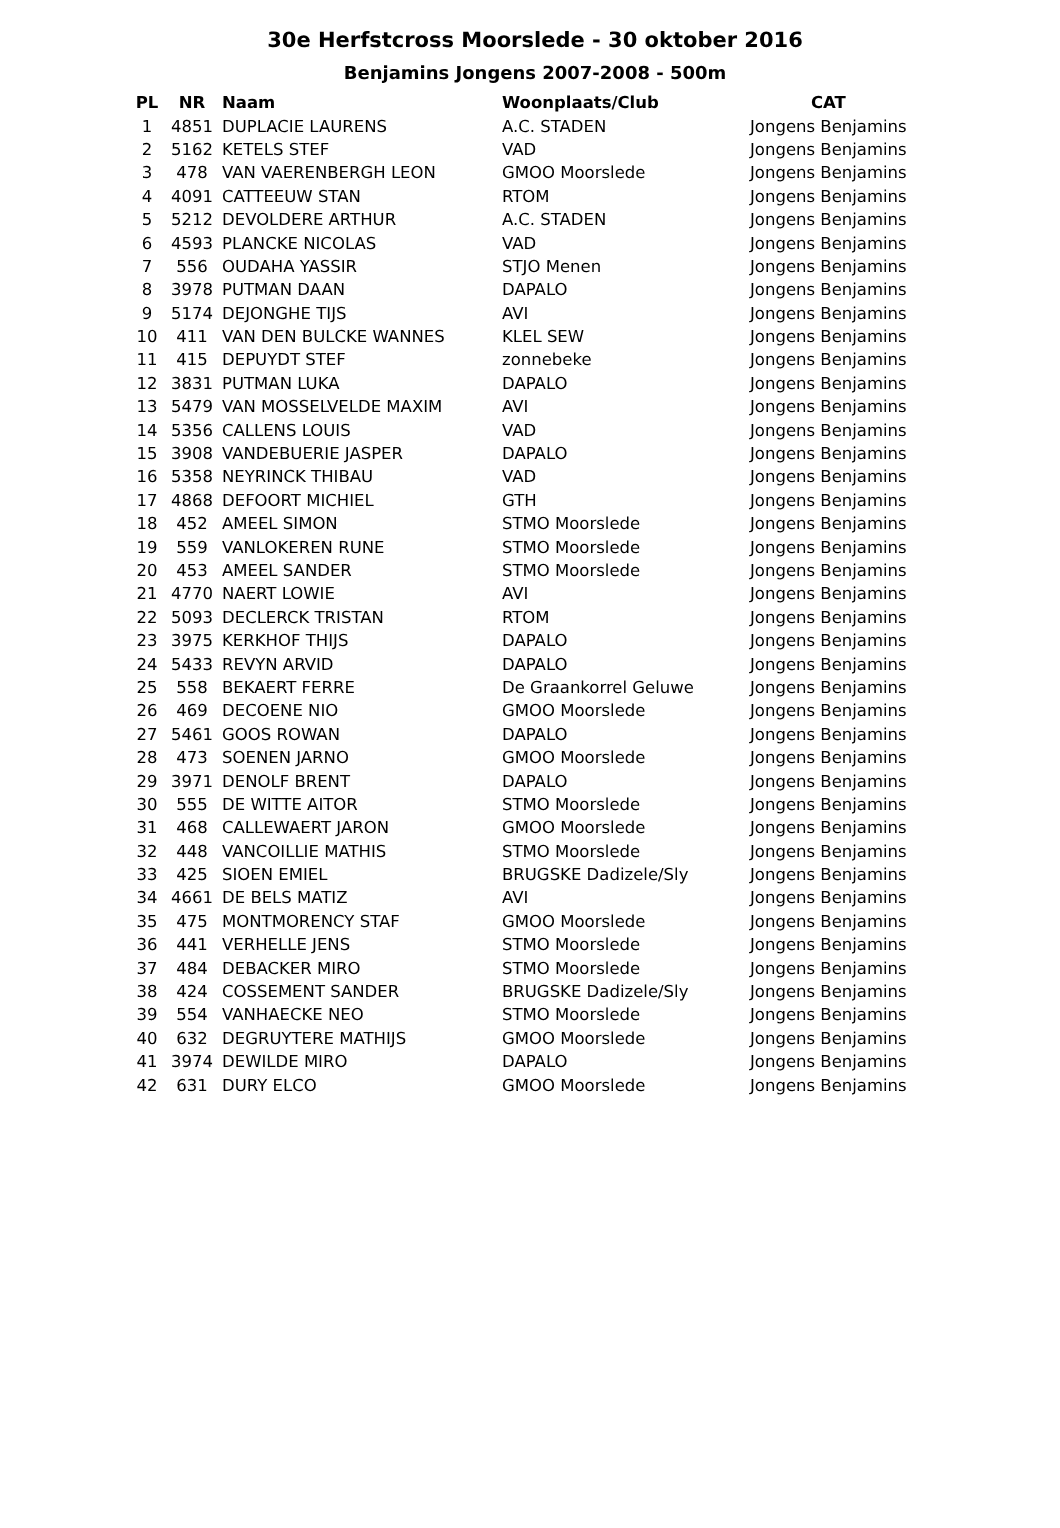30e Herfstcross Moorslede - 30 oktober 2016
Benjamins Jongens 2007-2008 - 500m
| PL | NR | Naam | Woonplaats/Club | CAT |
| --- | --- | --- | --- | --- |
| 1 | 4851 | DUPLACIE LAURENS | A.C. STADEN | Jongens Benjamins |
| 2 | 5162 | KETELS STEF | VAD | Jongens Benjamins |
| 3 | 478 | VAN VAERENBERGH LEON | GMOO Moorslede | Jongens Benjamins |
| 4 | 4091 | CATTEEUW STAN | RTOM | Jongens Benjamins |
| 5 | 5212 | DEVOLDERE ARTHUR | A.C. STADEN | Jongens Benjamins |
| 6 | 4593 | PLANCKE NICOLAS | VAD | Jongens Benjamins |
| 7 | 556 | OUDAHA YASSIR | STJO Menen | Jongens Benjamins |
| 8 | 3978 | PUTMAN DAAN | DAPALO | Jongens Benjamins |
| 9 | 5174 | DEJONGHE TIJS | AVI | Jongens Benjamins |
| 10 | 411 | VAN DEN BULCKE WANNES | KLEL SEW | Jongens Benjamins |
| 11 | 415 | DEPUYDT STEF | zonnebeke | Jongens Benjamins |
| 12 | 3831 | PUTMAN LUKA | DAPALO | Jongens Benjamins |
| 13 | 5479 | VAN MOSSELVELDE MAXIM | AVI | Jongens Benjamins |
| 14 | 5356 | CALLENS LOUIS | VAD | Jongens Benjamins |
| 15 | 3908 | VANDEBUERIE JASPER | DAPALO | Jongens Benjamins |
| 16 | 5358 | NEYRINCK THIBAU | VAD | Jongens Benjamins |
| 17 | 4868 | DEFOORT MICHIEL | GTH | Jongens Benjamins |
| 18 | 452 | AMEEL SIMON | STMO Moorslede | Jongens Benjamins |
| 19 | 559 | VANLOKEREN RUNE | STMO Moorslede | Jongens Benjamins |
| 20 | 453 | AMEEL SANDER | STMO Moorslede | Jongens Benjamins |
| 21 | 4770 | NAERT LOWIE | AVI | Jongens Benjamins |
| 22 | 5093 | DECLERCK TRISTAN | RTOM | Jongens Benjamins |
| 23 | 3975 | KERKHOF THIJS | DAPALO | Jongens Benjamins |
| 24 | 5433 | REVYN ARVID | DAPALO | Jongens Benjamins |
| 25 | 558 | BEKAERT FERRE | De Graankorrel Geluwe | Jongens Benjamins |
| 26 | 469 | DECOENE NIO | GMOO Moorslede | Jongens Benjamins |
| 27 | 5461 | GOOS ROWAN | DAPALO | Jongens Benjamins |
| 28 | 473 | SOENEN JARNO | GMOO Moorslede | Jongens Benjamins |
| 29 | 3971 | DENOLF BRENT | DAPALO | Jongens Benjamins |
| 30 | 555 | DE WITTE AITOR | STMO Moorslede | Jongens Benjamins |
| 31 | 468 | CALLEWAERT JARON | GMOO Moorslede | Jongens Benjamins |
| 32 | 448 | VANCOILLIE MATHIS | STMO Moorslede | Jongens Benjamins |
| 33 | 425 | SIOEN EMIEL | BRUGSKE Dadizele/Sly | Jongens Benjamins |
| 34 | 4661 | DE BELS MATIZ | AVI | Jongens Benjamins |
| 35 | 475 | MONTMORENCY STAF | GMOO Moorslede | Jongens Benjamins |
| 36 | 441 | VERHELLE JENS | STMO Moorslede | Jongens Benjamins |
| 37 | 484 | DEBACKER MIRO | STMO Moorslede | Jongens Benjamins |
| 38 | 424 | COSSEMENT SANDER | BRUGSKE Dadizele/Sly | Jongens Benjamins |
| 39 | 554 | VANHAECKE NEO | STMO Moorslede | Jongens Benjamins |
| 40 | 632 | DEGRUYTERE MATHIJS | GMOO Moorslede | Jongens Benjamins |
| 41 | 3974 | DEWILDE MIRO | DAPALO | Jongens Benjamins |
| 42 | 631 | DURY ELCO | GMOO Moorslede | Jongens Benjamins |